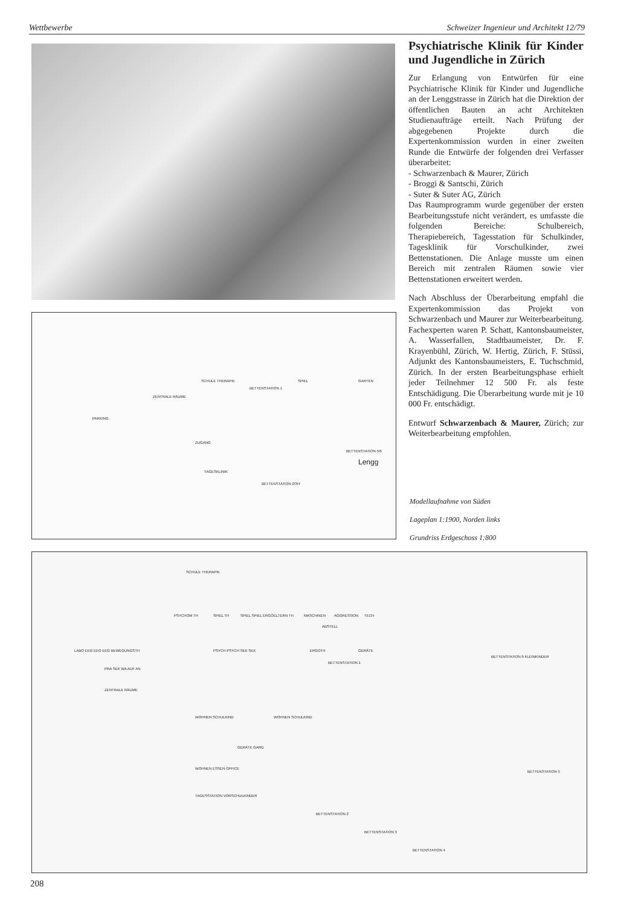Wettbewerbe Schweizer Ingenieur und Architekt 12/79
SCHULE THERAPIE
BETTENSTATION 1
SPIEL GARTEN
ZENTRALE RÄUME
PARKING
ZUGANG
BETTENSTATION 5/6
Lengg
TAGESKLINIK
BETTENSTATION 2/3/4
Psychiatrische Klinik für Kinder und Jugendliche in Zürich
Zur Erlangung von Entwürfen für eine Psychiatrische Klinik für Kinder und Jugendliche an der Lenggstrasse in Zürich hat die Direktion der öffentlichen Bauten an acht Architekten Studienaufträge erteilt. Nach Prüfung der abgegebenen Projekte durch die Expertenkommission wurden in einer zweiten Runde die Entwürfe der folgenden drei Verfasser überarbeitet:
- Schwarzenbach & Maurer, Zürich
- Broggi & Santschi, Zürich
- Suter & Suter AG, Zürich
Das Raumprogramm wurde gegenüber der ersten Bearbeitungsstufe nicht verändert, es umfasste die folgenden Bereiche: Schulbereich, Therapiebereich, Tagesstation für Schulkinder, Tagesklinik für Vorschulkinder, zwei Bettenstationen. Die Anlage musste um einen Bereich mit zentralen Räumen sowie vier Bettenstationen erweitert werden.
Nach Abschluss der Überarbeitung empfahl die Expertenkommission das Projekt von Schwarzenbach und Maurer zur Weiterbearbeitung. Fachexperten waren P. Schatt, Kantonsbaumeister, A. Wasserfallen, Stadtbaumeister, Dr. F. Krayenbühl, Zürich, W. Hertig, Zürich, F. Stüssi, Adjunkt des Kantonsbaumeisters, E. Tuchschmid, Zürich. In der ersten Bearbeitungsphase erhielt jeder Teilnehmer 12 500 Fr. als feste Entschädigung. Die Überarbeitung wurde mit je 10 000 Fr. entschädigt.
Entwurf Schwarzenbach & Maurer, Zürich; zur Weiterbearbeitung empfohlen.
Modellaufnahme von Süden
Lageplan 1:1900, Norden links
Grundriss Erdgeschoss 1:800
SCHULE THERAPIE
PSYCHOM TH SPIEL TH SPIEL SPIEL ERGO ELTERN TH MASCHINEN AGGRESSION TECH
ABSTELL
LABO EEG EEG EEG BEWEGUNGSTH PSYCH PSYCH SEK SEK ERGOTH GERÄTE
BETTENSTATION 1
PRA SEK WA AUF AN
ZENTRALE RÄUME
BETTENSTATION 6 KLEINKINDER
WOHNEN SCHULKIND WOHNEN SCHULKIND
GERÄTE GARD
WOHNEN ESSEN OFFICE
TAGESSTATION VORSCHULKINDER
BETTENSTATION 5
BETTENSTATION 2
BETTENSTATION 3
BETTENSTATION 4
208